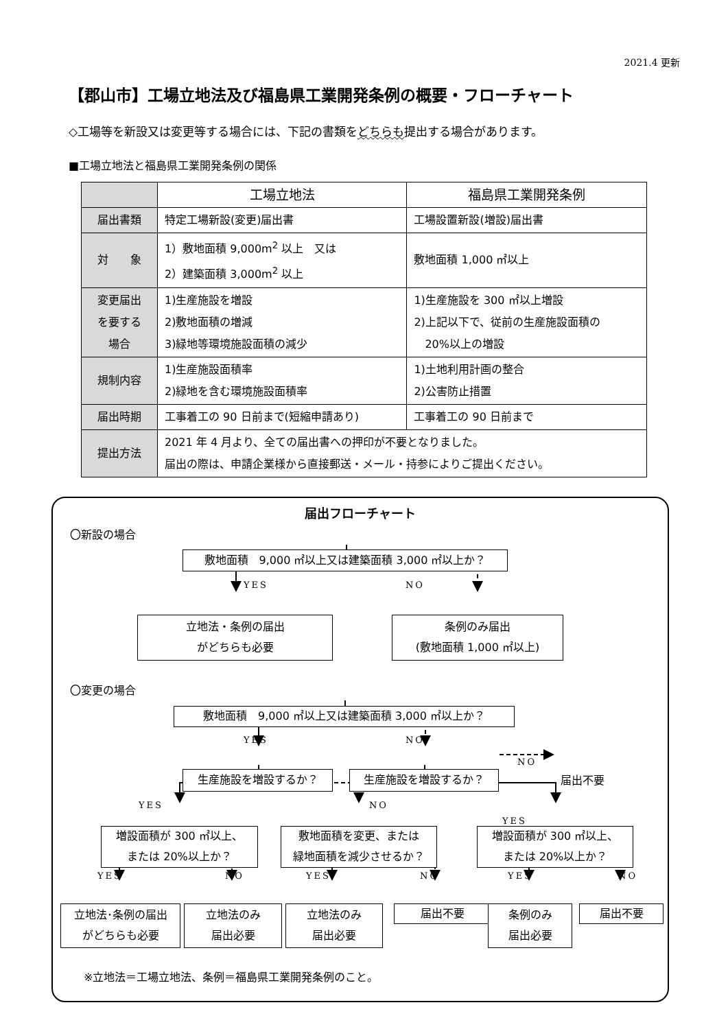2021.4 更新
【郡山市】工場立地法及び福島県工業開発条例の概要・フローチャート
◇工場等を新設又は変更等する場合には、下記の書類をどちらも提出する場合があります。
■工場立地法と福島県工業開発条例の関係
| | 工場立地法 | 福島県工業開発条例 |
| --- | --- | --- |
| 届出書類 | 特定工場新設(変更)届出書 | 工場設置新設(増設)届出書 |
| 対 象 | 1）敷地面積 9,000m<sup>2</sup> 以上 又は 2）建築面積 3,000m<sup>2</sup> 以上 | 敷地面積 1,000 ㎡以上 |
| 変更届出 を要する 場合 | 1)生産施設を増設 2)敷地面積の増減 3)緑地等環境施設面積の減少 | 1)生産施設を 300 ㎡以上増設 2)上記以下で、従前の生産施設面積の 20%以上の増設 |
| 規制内容 | 1)生産施設面積率 2)緑地を含む環境施設面積率 | 1)土地利用計画の整合 2)公害防止措置 |
| 届出時期 | 工事着工の 90 日前まで(短縮申請あり) | 工事着工の 90 日前まで |
| 提出方法 | 2021 年 4 月より、全ての届出書への押印が不要となりました。 届出の際は、申請企業様から直接郵送・メール・持参によりご提出ください。 | |
届出フローチャート
〇新設の場合
敷地面積　9,000 ㎡以上又は建築面積 3,000 ㎡以上か？
YES NO
立地法・条例の届出
がどちらも必要
条例のみ届出
(敷地面積 1,000 ㎡以上)
〇変更の場合
敷地面積　9,000 ㎡以上又は建築面積 3,000 ㎡以上か？
YES NO
NO
生産施設を増設するか？ 生産施設を増設するか？
届出不要
YES NO
YES
増設面積が 300 ㎡以上、
または 20%以上か？
敷地面積を変更、または
緑地面積を減少させるか？
増設面積が 300 ㎡以上、
または 20%以上か？
YES NO YES NO YES NO
立地法･条例の届出
がどちらも必要
立地法のみ
届出必要
立地法のみ
届出必要
届出不要
条例のみ
届出必要
届出不要
※立地法＝工場立地法、条例＝福島県工業開発条例のこと。